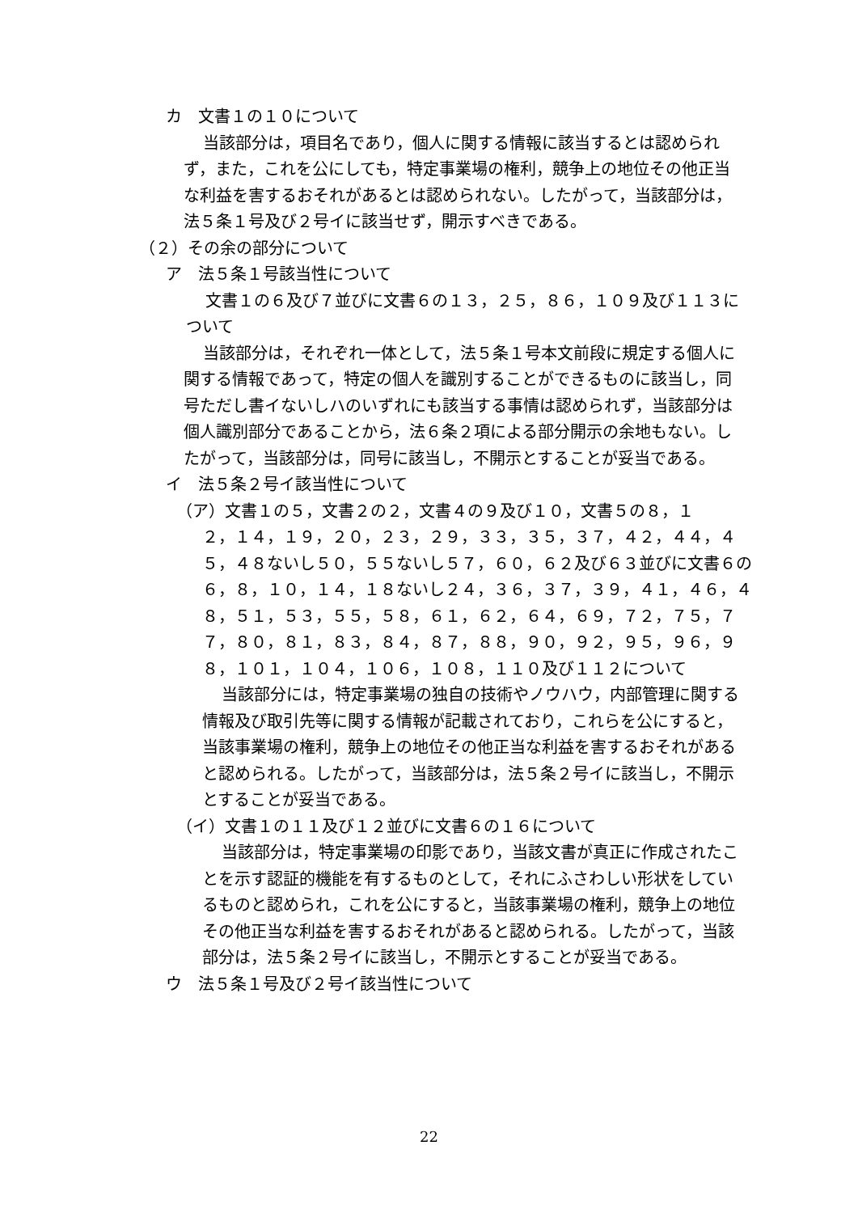カ　文書１の１０について
当該部分は，項目名であり，個人に関する情報に該当するとは認められず，また，これを公にしても，特定事業場の権利，競争上の地位その他正当な利益を害するおそれがあるとは認められない。したがって，当該部分は，法５条１号及び２号イに該当せず，開示すべきである。
（２）その余の部分について
ア　法５条１号該当性について
文書１の６及び７並びに文書６の１３，２５，８６，１０９及び１１３について
当該部分は，それぞれ一体として，法５条１号本文前段に規定する個人に関する情報であって，特定の個人を識別することができるものに該当し，同号ただし書イないしハのいずれにも該当する事情は認められず，当該部分は個人識別部分であることから，法６条２項による部分開示の余地もない。したがって，当該部分は，同号に該当し，不開示とすることが妥当である。
イ　法５条２号イ該当性について
（ア）文書１の５，文書２の２，文書４の９及び１０，文書５の８，１
２，１４，１９，２０，２３，２９，３３，３５，３７，４２，４４，４５，４８ないし５０，５５ないし５７，６０，６２及び６３並びに文書６の６，８，１０，１４，１８ないし２４，３６，３７，３９，４１，４６，４８，５１，５３，５５，５８，６１，６２，６４，６９，７２，７５，７７，８０，８１，８３，８４，８７，８８，９０，９２，９５，９６，９８，１０１，１０４，１０６，１０８，１１０及び１１２について
当該部分には，特定事業場の独自の技術やノウハウ，内部管理に関する情報及び取引先等に関する情報が記載されており，これらを公にすると，当該事業場の権利，競争上の地位その他正当な利益を害するおそれがあると認められる。したがって，当該部分は，法５条２号イに該当し，不開示とすることが妥当である。
（イ）文書１の１１及び１２並びに文書６の１６について
当該部分は，特定事業場の印影であり，当該文書が真正に作成されたことを示す認証的機能を有するものとして，それにふさわしい形状をしているものと認められ，これを公にすると，当該事業場の権利，競争上の地位その他正当な利益を害するおそれがあると認められる。したがって，当該部分は，法５条２号イに該当し，不開示とすることが妥当である。
ウ　法５条１号及び２号イ該当性について
22